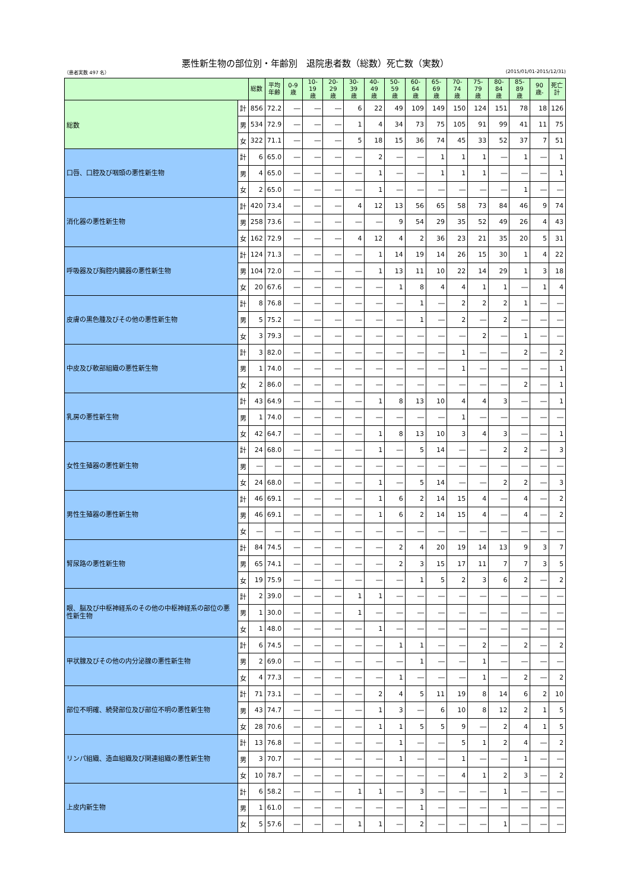悪性新生物の部位別・年齢別　退院患者数（総数）死亡数（実数）
（患者実数 497 名） (2015/01/01-2015/12/31)
| | | 総数 | 平均 年齢 | 0-9歳 | 10-19 歳 | 20-29 歳 | 30-39 歳 | 40-49 歳 | 50-59 歳 | 60-64 歳 | 65-69 歳 | 70-74 歳 | 75-79 歳 | 80-84 歳 | 85-89 歳 | 90歳- | 死亡 計 |
| --- | --- | --- | --- | --- | --- | --- | --- | --- | --- | --- | --- | --- | --- | --- | --- | --- | --- |
| 総数 | 計 | 856 | 72.2 | ― | ― | ― | 6 | 22 | 49 | 109 | 149 | 150 | 124 | 151 | 78 | 18 | 126 |
| | 男 | 534 | 72.9 | ― | ― | ― | 1 | 4 | 34 | 73 | 75 | 105 | 91 | 99 | 41 | 11 | 75 |
| | 女 | 322 | 71.1 | ― | ― | ― | 5 | 18 | 15 | 36 | 74 | 45 | 33 | 52 | 37 | 7 | 51 |
| 口唇、口腔及び咽頭の悪性新生物 | 計 | 6 | 65.0 | ― | ― | ― | ― | 2 | ― | ― | 1 | 1 | 1 | ― | 1 | ― | 1 |
| | 男 | 4 | 65.0 | ― | ― | ― | ― | 1 | ― | ― | 1 | 1 | 1 | ― | ― | ― | 1 |
| | 女 | 2 | 65.0 | ― | ― | ― | ― | 1 | ― | ― | ― | ― | ― | ― | 1 | ― | ― |
| 消化器の悪性新生物 | 計 | 420 | 73.4 | ― | ― | ― | 4 | 12 | 13 | 56 | 65 | 58 | 73 | 84 | 46 | 9 | 74 |
| | 男 | 258 | 73.6 | ― | ― | ― | ― | ― | 9 | 54 | 29 | 35 | 52 | 49 | 26 | 4 | 43 |
| | 女 | 162 | 72.9 | ― | ― | ― | 4 | 12 | 4 | 2 | 36 | 23 | 21 | 35 | 20 | 5 | 31 |
| 呼吸器及び胸腔内臓器の悪性新生物 | 計 | 124 | 71.3 | ― | ― | ― | ― | 1 | 14 | 19 | 14 | 26 | 15 | 30 | 1 | 4 | 22 |
| | 男 | 104 | 72.0 | ― | ― | ― | ― | 1 | 13 | 11 | 10 | 22 | 14 | 29 | 1 | 3 | 18 |
| | 女 | 20 | 67.6 | ― | ― | ― | ― | ― | 1 | 8 | 4 | 4 | 1 | 1 | ― | 1 | 4 |
| 皮膚の黒色腫及びその他の悪性新生物 | 計 | 8 | 76.8 | ― | ― | ― | ― | ― | ― | 1 | ― | 2 | 2 | 2 | 1 | ― | ― |
| | 男 | 5 | 75.2 | ― | ― | ― | ― | ― | ― | 1 | ― | 2 | ― | 2 | ― | ― | ― |
| | 女 | 3 | 79.3 | ― | ― | ― | ― | ― | ― | ― | ― | ― | 2 | ― | 1 | ― | ― |
| 中皮及び軟部組織の悪性新生物 | 計 | 3 | 82.0 | ― | ― | ― | ― | ― | ― | ― | ― | 1 | ― | ― | 2 | ― | 2 |
| | 男 | 1 | 74.0 | ― | ― | ― | ― | ― | ― | ― | ― | 1 | ― | ― | ― | ― | 1 |
| | 女 | 2 | 86.0 | ― | ― | ― | ― | ― | ― | ― | ― | ― | ― | ― | 2 | ― | 1 |
| 乳房の悪性新生物 | 計 | 43 | 64.9 | ― | ― | ― | ― | 1 | 8 | 13 | 10 | 4 | 4 | 3 | ― | ― | 1 |
| | 男 | 1 | 74.0 | ― | ― | ― | ― | ― | ― | ― | ― | 1 | ― | ― | ― | ― | ― |
| | 女 | 42 | 64.7 | ― | ― | ― | ― | 1 | 8 | 13 | 10 | 3 | 4 | 3 | ― | ― | 1 |
| 女性生殖器の悪性新生物 | 計 | 24 | 68.0 | ― | ― | ― | ― | 1 | ― | 5 | 14 | ― | ― | 2 | 2 | ― | 3 |
| | 男 | ― | ― | ― | ― | ― | ― | ― | ― | ― | ― | ― | ― | ― | ― | ― | ― |
| | 女 | 24 | 68.0 | ― | ― | ― | ― | 1 | ― | 5 | 14 | ― | ― | 2 | 2 | ― | 3 |
| 男性生殖器の悪性新生物 | 計 | 46 | 69.1 | ― | ― | ― | ― | 1 | 6 | 2 | 14 | 15 | 4 | ― | 4 | ― | 2 |
| | 男 | 46 | 69.1 | ― | ― | ― | ― | 1 | 6 | 2 | 14 | 15 | 4 | ― | 4 | ― | 2 |
| | 女 | ― | ― | ― | ― | ― | ― | ― | ― | ― | ― | ― | ― | ― | ― | ― | ― |
| 腎尿路の悪性新生物 | 計 | 84 | 74.5 | ― | ― | ― | ― | ― | 2 | 4 | 20 | 19 | 14 | 13 | 9 | 3 | 7 |
| | 男 | 65 | 74.1 | ― | ― | ― | ― | ― | 2 | 3 | 15 | 17 | 11 | 7 | 7 | 3 | 5 |
| | 女 | 19 | 75.9 | ― | ― | ― | ― | ― | ― | 1 | 5 | 2 | 3 | 6 | 2 | ― | 2 |
| 眼、脳及び中枢神経系のその他の中枢神経系の部位の悪性新生物 | 計 | 2 | 39.0 | ― | ― | ― | 1 | 1 | ― | ― | ― | ― | ― | ― | ― | ― | ― |
| | 男 | 1 | 30.0 | ― | ― | ― | 1 | ― | ― | ― | ― | ― | ― | ― | ― | ― | ― |
| | 女 | 1 | 48.0 | ― | ― | ― | ― | 1 | ― | ― | ― | ― | ― | ― | ― | ― | ― |
| 甲状腺及びその他の内分泌腺の悪性新生物 | 計 | 6 | 74.5 | ― | ― | ― | ― | ― | 1 | 1 | ― | ― | 2 | ― | 2 | ― | 2 |
| | 男 | 2 | 69.0 | ― | ― | ― | ― | ― | ― | 1 | ― | ― | 1 | ― | ― | ― | ― |
| | 女 | 4 | 77.3 | ― | ― | ― | ― | ― | 1 | ― | ― | ― | 1 | ― | 2 | ― | 2 |
| 部位不明確、続発部位及び部位不明の悪性新生物 | 計 | 71 | 73.1 | ― | ― | ― | ― | 2 | 4 | 5 | 11 | 19 | 8 | 14 | 6 | 2 | 10 |
| | 男 | 43 | 74.7 | ― | ― | ― | ― | 1 | 3 | ― | 6 | 10 | 8 | 12 | 2 | 1 | 5 |
| | 女 | 28 | 70.6 | ― | ― | ― | ― | 1 | 1 | 5 | 5 | 9 | ― | 2 | 4 | 1 | 5 |
| リンパ組織、造血組織及び関連組織の悪性新生物 | 計 | 13 | 76.8 | ― | ― | ― | ― | ― | 1 | ― | ― | 5 | 1 | 2 | 4 | ― | 2 |
| | 男 | 3 | 70.7 | ― | ― | ― | ― | ― | 1 | ― | ― | 1 | ― | ― | 1 | ― | ― |
| | 女 | 10 | 78.7 | ― | ― | ― | ― | ― | ― | ― | ― | 4 | 1 | 2 | 3 | ― | 2 |
| 上皮内新生物 | 計 | 6 | 58.2 | ― | ― | ― | 1 | 1 | ― | 3 | ― | ― | ― | 1 | ― | ― | ― |
| | 男 | 1 | 61.0 | ― | ― | ― | ― | ― | ― | 1 | ― | ― | ― | ― | ― | ― | ― |
| | 女 | 5 | 57.6 | ― | ― | ― | 1 | 1 | ― | 2 | ― | ― | ― | 1 | ― | ― | ― |